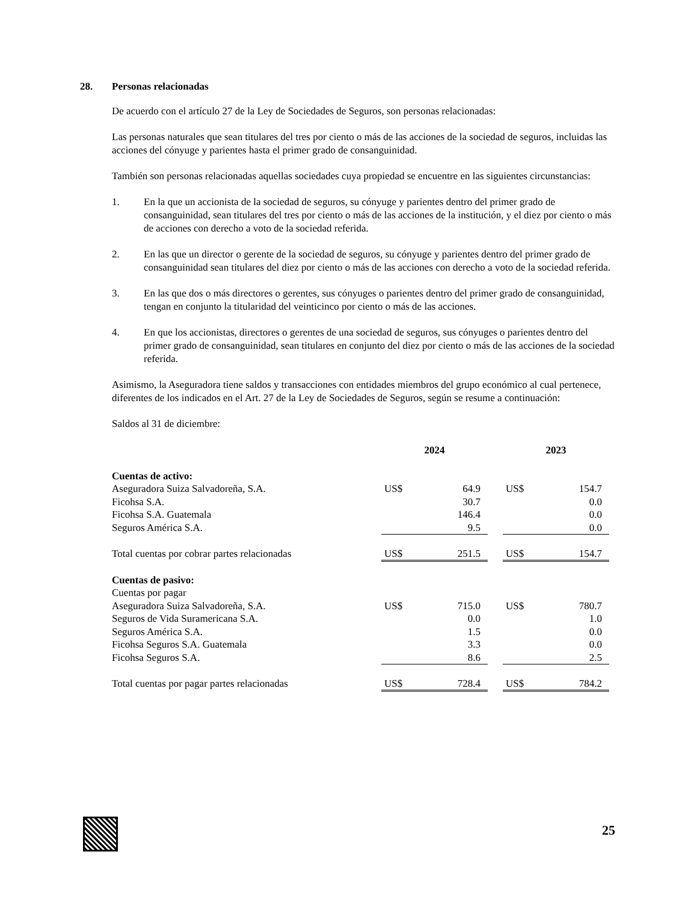28. Personas relacionadas
De acuerdo con el artículo 27 de la Ley de Sociedades de Seguros, son personas relacionadas:
Las personas naturales que sean titulares del tres por ciento o más de las acciones de la sociedad de seguros, incluidas las acciones del cónyuge y parientes hasta el primer grado de consanguinidad.
También son personas relacionadas aquellas sociedades cuya propiedad se encuentre en las siguientes circunstancias:
1. En la que un accionista de la sociedad de seguros, su cónyuge y parientes dentro del primer grado de consanguinidad, sean titulares del tres por ciento o más de las acciones de la institución, y el diez por ciento o más de acciones con derecho a voto de la sociedad referida.
2. En las que un director o gerente de la sociedad de seguros, su cónyuge y parientes dentro del primer grado de consanguinidad sean titulares del diez por ciento o más de las acciones con derecho a voto de la sociedad referida.
3. En las que dos o más directores o gerentes, sus cónyuges o parientes dentro del primer grado de consanguinidad, tengan en conjunto la titularidad del veinticinco por ciento o más de las acciones.
4. En que los accionistas, directores o gerentes de una sociedad de seguros, sus cónyuges o parientes dentro del primer grado de consanguinidad, sean titulares en conjunto del diez por ciento o más de las acciones de la sociedad referida.
Asimismo, la Aseguradora tiene saldos y transacciones con entidades miembros del grupo económico al cual pertenece, diferentes de los indicados en el Art. 27 de la Ley de Sociedades de Seguros, según se resume a continuación:
Saldos al 31 de diciembre:
| | 2024 | | | 2023 | |
| Cuentas de activo: | | | | | |
| Aseguradora Suiza Salvadoreña, S.A. | US$ | 64.9 | | US$ | 154.7 |
| Ficohsa S.A. | | 30.7 | | | 0.0 |
| Ficohsa S.A. Guatemala | | 146.4 | | | 0.0 |
| Seguros América S.A. | | 9.5 | | | 0.0 |
| Total cuentas por cobrar partes relacionadas | US$ | 251.5 | | US$ | 154.7 |
| Cuentas de pasivo: | | | | | |
| Cuentas por pagar | | | | | |
| Aseguradora Suiza Salvadoreña, S.A. | US$ | 715.0 | | US$ | 780.7 |
| Seguros de Vida Suramericana S.A. | | 0.0 | | | 1.0 |
| Seguros América S.A. | | 1.5 | | | 0.0 |
| Ficohsa Seguros S.A. Guatemala | | 3.3 | | | 0.0 |
| Ficohsa Seguros S.A. | | 8.6 | | | 2.5 |
| Total cuentas por pagar partes relacionadas | US$ | 728.4 | | US$ | 784.2 |
25